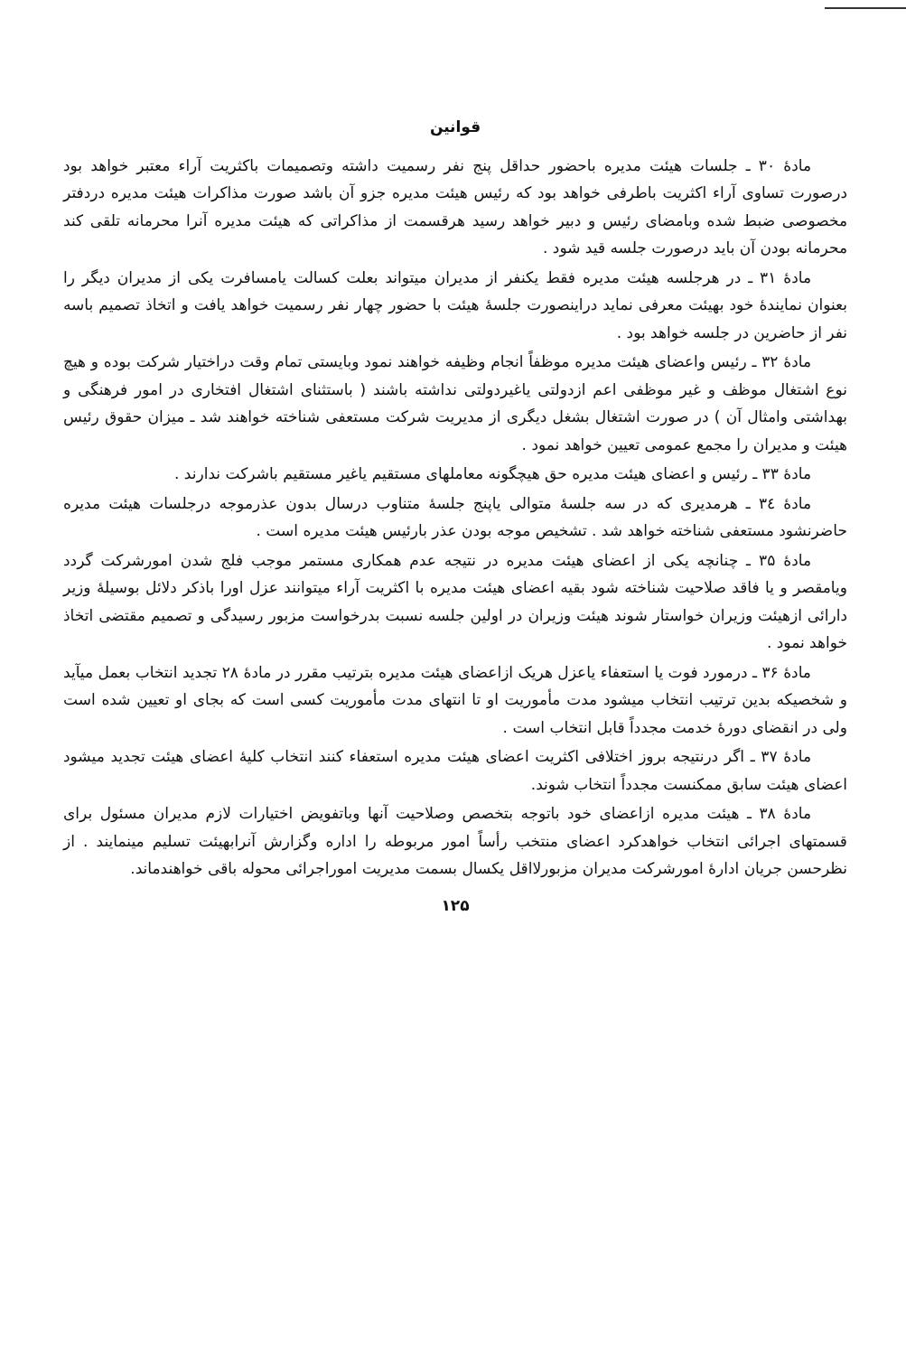قوانین
مادهٔ ۳۰ ـ جلسات هیئت مدیره باحضور حداقل پنج نفر رسمیت داشته وتصمیمات باکثریت آراء معتبر خواهد بود درصورت تساوی آراء اکثریت باطرفی خواهد بود که رئیس هیئت مدیره جزو آن باشد صورت مذاکرات هیئت مدیره دردفتر مخصوصی ضبط شده وبامضای رئیس و دبیر خواهد رسید هرقسمت از مذاکراتی که هیئت مدیره آنرا محرمانه تلقی کند محرمانه بودن آن باید درصورت جلسه قید شود .
مادهٔ ۳۱ ـ در هرجلسه هیئت مدیره فقط یکنفر از مدیران میتواند بعلت کسالت یامسافرت یکی از مدیران دیگر را بعنوان نمایندهٔ خود بهیئت معرفی نماید دراینصورت جلسهٔ هیئت با حضور چهار نفر رسمیت خواهد یافت و اتخاذ تصمیم باسه نفر از حاضرین در جلسه خواهد بود .
مادهٔ ۳۲ ـ رئیس واعضای هیئت مدیره موظفاً انجام وظیفه خواهند نمود وبایستی تمام وقت دراختیار شرکت بوده و هیچ نوع اشتغال موظف و غیر موظفی اعم ازدولتی یاغیردولتی نداشته باشند ( باستثنای اشتغال افتخاری در امور فرهنگی و بهداشتی وامثال آن ) در صورت اشتغال بشغل دیگری از مدیریت شرکت مستعفی شناخته خواهند شد ـ میزان حقوق رئیس هیئت و مدیران را مجمع عمومی تعیین خواهد نمود .
مادهٔ ۳۳ ـ رئیس و اعضای هیئت مدیره حق هیچگونه معاملهای مستقیم یاغیر مستقیم باشرکت ندارند .
مادهٔ ۳٤ ـ هرمدیری که در سه جلسهٔ متوالی یاپنج جلسهٔ متناوب درسال بدون عذرموجه درجلسات هیئت مدیره حاضرنشود مستعفی شناخته خواهد شد . تشخیص موجه بودن عذر بارئیس هیئت مدیره است .
مادهٔ ۳۵ ـ چنانچه یکی از اعضای هیئت مدیره در نتیجه عدم همکاری مستمر موجب فلج شدن امورشرکت گردد ویامقصر و یا فاقد صلاحیت شناخته شود بقیه اعضای هیئت مدیره با اکثریت آراء میتوانند عزل اورا باذکر دلائل بوسیلهٔ وزیر دارائی ازهیئت وزیران خواستار شوند هیئت وزیران در اولین جلسه نسبت بدرخواست مزبور رسیدگی و تصمیم مقتضی اتخاذ خواهد نمود .
مادهٔ ۳۶ ـ درمورد فوت یا استعفاء یاعزل هریک ازاعضای هیئت مدیره بترتیب مقرر در مادهٔ ۲۸ تجدید انتخاب بعمل میآید و شخصیکه بدین ترتیب انتخاب میشود مدت مأموریت او تا انتهای مدت مأموریت کسی است که بجای او تعیین شده است ولی در انقضای دورهٔ خدمت مجدداً قابل انتخاب است .
مادهٔ ۳۷ ـ اگر درنتیجه بروز اختلافی اکثریت اعضای هیئت مدیره استعفاء کنند انتخاب کلیهٔ اعضای هیئت تجدید میشود اعضای هیئت سابق ممکنست مجدداً انتخاب شوند.
مادهٔ ۳۸ ـ هیئت مدیره ازاعضای خود باتوجه بتخصص وصلاحیت آنها وباتفویض اختیارات لازم مدیران مسئول برای قسمتهای اجرائی انتخاب خواهدکرد اعضای منتخب رأساً امور مربوطه را اداره وگزارش آنرابهیئت تسلیم مینمایند . از نظرحسن جریان ادارهٔ امورشرکت مدیران مزبورلااقل یکسال بسمت مدیریت اموراجرائی محوله باقی خواهندماند.
۱۲۵